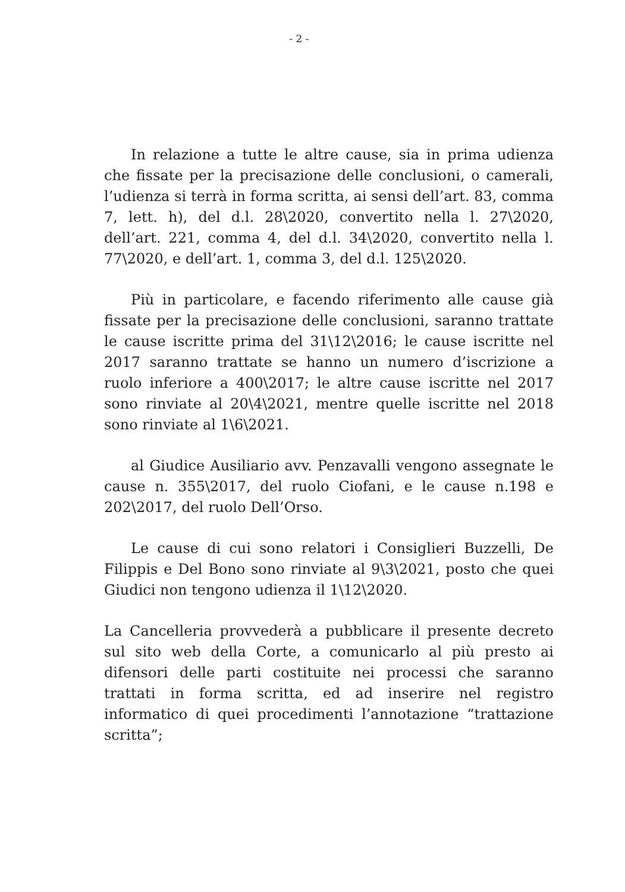- 2 -
In relazione a tutte le altre cause, sia in prima udienza che fissate per la precisazione delle conclusioni, o camerali, l’udienza si terrà in forma scritta, ai sensi dell’art. 83, comma 7, lett. h), del d.l. 28\2020, convertito nella l. 27\2020, dell’art. 221, comma 4, del d.l. 34\2020, convertito nella l. 77\2020, e dell’art. 1, comma 3, del d.l. 125\2020.
Più in particolare, e facendo riferimento alle cause già fissate per la precisazione delle conclusioni, saranno trattate le cause iscritte prima del 31\12\2016; le cause iscritte nel 2017 saranno trattate se hanno un numero d’iscrizione a ruolo inferiore a 400\2017; le altre cause iscritte nel 2017 sono rinviate al 20\4\2021, mentre quelle iscritte nel 2018 sono rinviate al 1\6\2021.
al Giudice Ausiliario avv. Penzavalli vengono assegnate le cause n. 355\2017, del ruolo Ciofani, e le cause n.198 e 202\2017, del ruolo Dell’Orso.
Le cause di cui sono relatori i Consiglieri Buzzelli, De Filippis e Del Bono sono rinviate al 9\3\2021, posto che quei Giudici non tengono udienza il 1\12\2020.
La Cancelleria provvederà a pubblicare il presente decreto sul sito web della Corte, a comunicarlo al più presto ai difensori delle parti costituite nei processi che saranno trattati in forma scritta, ed ad inserire nel registro informatico di quei procedimenti l’annotazione “trattazione scritta”;